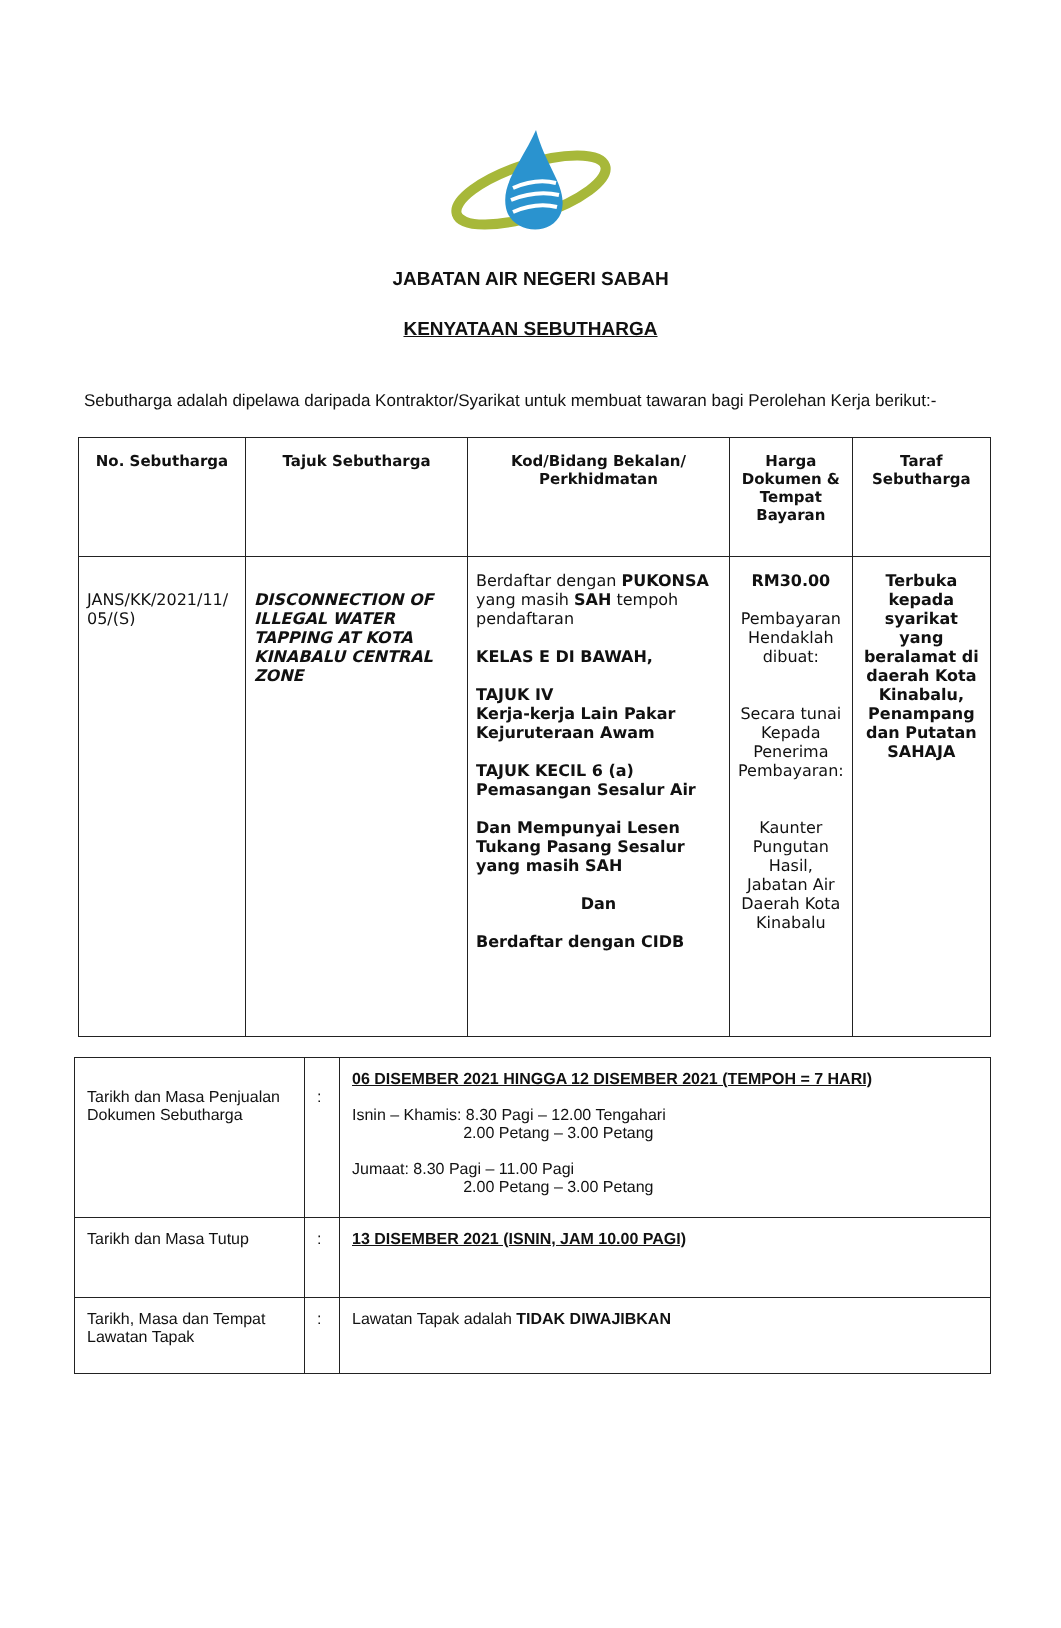JABATAN AIR NEGERI SABAH
KENYATAAN SEBUTHARGA
Sebutharga adalah dipelawa daripada Kontraktor/Syarikat untuk membuat tawaran bagi Perolehan Kerja berikut:-
| No. Sebutharga | Tajuk Sebutharga | Kod/Bidang Bekalan/ Perkhidmatan | Harga Dokumen & Tempat Bayaran | Taraf Sebutharga |
| --- | --- | --- | --- | --- |
| JANS/KK/2021/11/ 05/(S) | DISCONNECTION OF ILLEGAL WATER TAPPING AT KOTA KINABALU CENTRAL ZONE | Berdaftar dengan PUKONSA yang masih SAH tempoh pendaftaran KELAS E DI BAWAH, TAJUK IV Kerja-kerja Lain Pakar Kejuruteraan Awam TAJUK KECIL 6 (a) Pemasangan Sesalur Air Dan Mempunyai Lesen Tukang Pasang Sesalur yang masih SAH Dan Berdaftar dengan CIDB | RM30.00 Pembayaran Hendaklah dibuat: Secara tunai Kepada Penerima Pembayaran: Kaunter Pungutan Hasil, Jabatan Air Daerah Kota Kinabalu | Terbuka kepada syarikat yang beralamat di daerah Kota Kinabalu, Penampang dan Putatan SAHAJA |
| Tarikh dan Masa Penjualan Dokumen Sebutharga | : | 06 DISEMBER 2021 HINGGA 12 DISEMBER 2021 (TEMPOH = 7 HARI) Isnin – Khamis: 8.30 Pagi – 12.00 Tengahari 2.00 Petang – 3.00 Petang Jumaat: 8.30 Pagi – 11.00 Pagi 2.00 Petang – 3.00 Petang |
| Tarikh dan Masa Tutup | : | 13 DISEMBER 2021 (ISNIN, JAM 10.00 PAGI) |
| Tarikh, Masa dan Tempat Lawatan Tapak | : | Lawatan Tapak adalah TIDAK DIWAJIBKAN |